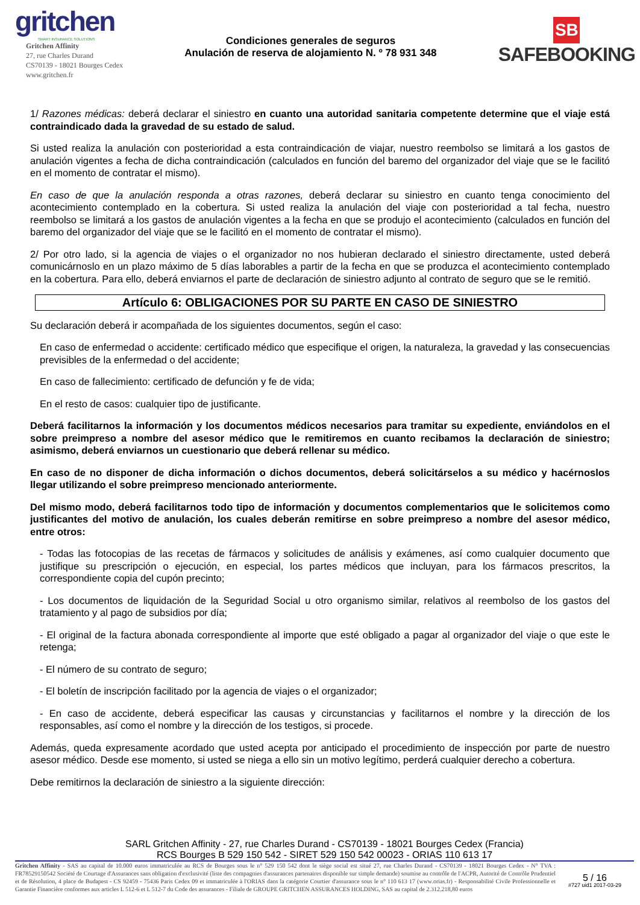gritchen
SMART INSURANCE SOLUTIONS
Gritchen Affinity
27, rue Charles Durand
CS70139 - 18021 Bourges Cedex
www.gritchen.fr
Condiciones generales de seguros
Anulación de reserva de alojamiento N. º 78 931 348
SB
SAFEBOOKING
1/ Razones médicas: deberá declarar el siniestro en cuanto una autoridad sanitaria competente determine que el viaje está contraindicado dada la gravedad de su estado de salud.
Si usted realiza la anulación con posterioridad a esta contraindicación de viajar, nuestro reembolso se limitará a los gastos de anulación vigentes a fecha de dicha contraindicación (calculados en función del baremo del organizador del viaje que se le facilitó en el momento de contratar el mismo).
En caso de que la anulación responda a otras razones, deberá declarar su siniestro en cuanto tenga conocimiento del acontecimiento contemplado en la cobertura. Si usted realiza la anulación del viaje con posterioridad a tal fecha, nuestro reembolso se limitará a los gastos de anulación vigentes a la fecha en que se produjo el acontecimiento (calculados en función del baremo del organizador del viaje que se le facilitó en el momento de contratar el mismo).
2/ Por otro lado, si la agencia de viajes o el organizador no nos hubieran declarado el siniestro directamente, usted deberá comunicárnoslo en un plazo máximo de 5 días laborables a partir de la fecha en que se produzca el acontecimiento contemplado en la cobertura. Para ello, deberá enviarnos el parte de declaración de siniestro adjunto al contrato de seguro que se le remitió.
Artículo 6: OBLIGACIONES POR SU PARTE EN CASO DE SINIESTRO
Su declaración deberá ir acompañada de los siguientes documentos, según el caso:
En caso de enfermedad o accidente: certificado médico que especifique el origen, la naturaleza, la gravedad y las consecuencias previsibles de la enfermedad o del accidente;
En caso de fallecimiento: certificado de defunción y fe de vida;
En el resto de casos: cualquier tipo de justificante.
Deberá facilitarnos la información y los documentos médicos necesarios para tramitar su expediente, enviándolos en el sobre preimpreso a nombre del asesor médico que le remitiremos en cuanto recibamos la declaración de siniestro; asimismo, deberá enviarnos un cuestionario que deberá rellenar su médico.
En caso de no disponer de dicha información o dichos documentos, deberá solicitárselos a su médico y hacérnoslos llegar utilizando el sobre preimpreso mencionado anteriormente.
Del mismo modo, deberá facilitarnos todo tipo de información y documentos complementarios que le solicitemos como justificantes del motivo de anulación, los cuales deberán remitirse en sobre preimpreso a nombre del asesor médico, entre otros:
- Todas las fotocopias de las recetas de fármacos y solicitudes de análisis y exámenes, así como cualquier documento que justifique su prescripción o ejecución, en especial, los partes médicos que incluyan, para los fármacos prescritos, la correspondiente copia del cupón precinto;
- Los documentos de liquidación de la Seguridad Social u otro organismo similar, relativos al reembolso de los gastos del tratamiento y al pago de subsidios por día;
- El original de la factura abonada correspondiente al importe que esté obligado a pagar al organizador del viaje o que este le retenga;
- El número de su contrato de seguro;
- El boletín de inscripción facilitado por la agencia de viajes o el organizador;
- En caso de accidente, deberá especificar las causas y circunstancias y facilitarnos el nombre y la dirección de los responsables, así como el nombre y la dirección de los testigos, si procede.
Además, queda expresamente acordado que usted acepta por anticipado el procedimiento de inspección por parte de nuestro asesor médico. Desde ese momento, si usted se niega a ello sin un motivo legítimo, perderá cualquier derecho a cobertura.
Debe remitirnos la declaración de siniestro a la siguiente dirección:
SARL Gritchen Affinity - 27, rue Charles Durand - CS70139 - 18021 Bourges Cedex (Francia)
RCS Bourges B 529 150 542 - SIRET 529 150 542 00023 - ORIAS 110 613 17
Gritchen Affinity - SAS au capital de 10.000 euros immatriculée au RCS de Bourges sous le n° 529 150 542 dont le siège social est situé 27, rue Charles Durand - CS70139 - 18021 Bourges Cedex - N° TVA : FR78529150542 Société de Courtage d'Assurances sans obligation d'exclusivité (liste des compagnies d'assurances partenaires disponible sur simple demande) soumise au contrôle de l'ACPR, Autorité de Contrôle Prudentiel et de Résolution, 4 place de Budapest - CS 92459 - 75436 Paris Cedex 09 et immatriculée à l'ORIAS dans la catégorie Courtier d'assurance sous le n° 110 613 17 (www.orias.fr) - Responsabilité Civile Professionnelle et Garantie Financière conformes aux articles L 512-6 et L 512-7 du Code des assurances - Filiale de GROUPE GRITCHEN ASSURANCES HOLDING, SAS au capital de 2.312.218,80 euros
5 / 16
#727 uid1 2017-03-29